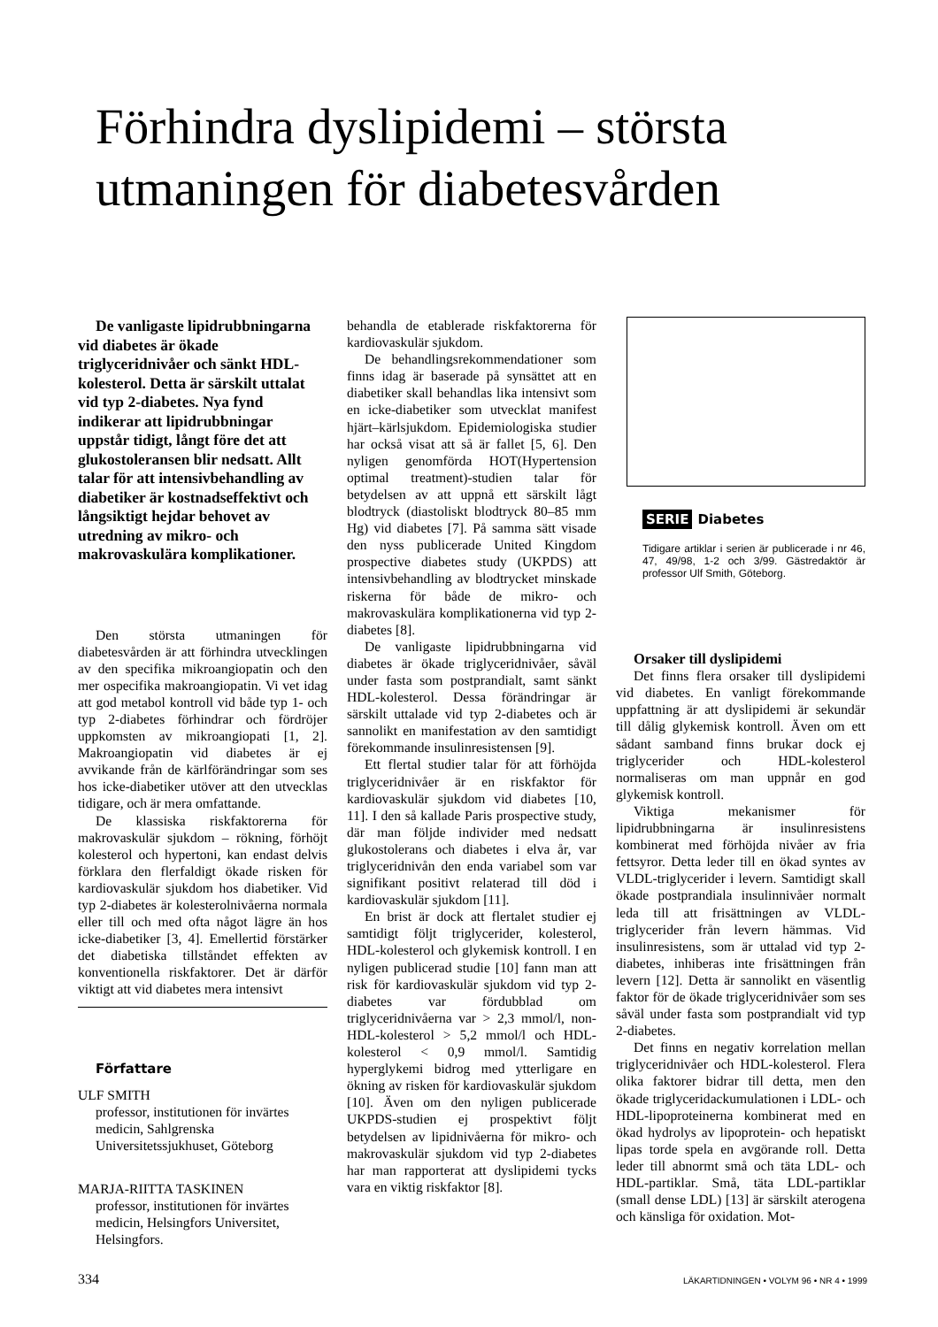Förhindra dyslipidemi – största utmaningen för diabetesvården
De vanligaste lipidrubbningarna vid diabetes är ökade triglyceridnivåer och sänkt HDL-kolesterol. Detta är särskilt uttalat vid typ 2-diabetes. Nya fynd indikerar att lipidrubbningar uppstår tidigt, långt före det att glukostoleransen blir nedsatt. Allt talar för att intensivbehandling av diabetiker är kostnadseffektivt och långsiktigt hejdar behovet av utredning av mikro- och makrovaskulära komplikationer.
Den största utmaningen för diabetesvården är att förhindra utvecklingen av den specifika mikroangiopatin och den mer ospecifika makroangiopatin. Vi vet idag att god metabol kontroll vid både typ 1- och typ 2-diabetes förhindrar och fördröjer uppkomsten av mikroangiopati [1, 2]. Makroangiopatin vid diabetes är ej avvikande från de kärlförändringar som ses hos icke-diabetiker utöver att den utvecklas tidigare, och är mera omfattande.
De klassiska riskfaktorerna för makrovaskulär sjukdom – rökning, förhöjt kolesterol och hypertoni, kan endast delvis förklara den flerfaldigt ökade risken för kardiovaskulär sjukdom hos diabetiker. Vid typ 2-diabetes är kolesterolnivåerna normala eller till och med ofta något lägre än hos icke-diabetiker [3, 4]. Emellertid förstärker det diabetiska tillståndet effekten av konventionella riskfaktorer. Det är därför viktigt att vid diabetes mera intensivt
Författare
ULF SMITH
professor, institutionen för invärtes medicin, Sahlgrenska Universitetssjukhuset, Göteborg
MARJA-RIITTA TASKINEN
professor, institutionen för invärtes medicin, Helsingfors Universitet, Helsingfors.
behandla de etablerade riskfaktorerna för kardiovaskulär sjukdom.
De behandlingsrekommendationer som finns idag är baserade på synsättet att en diabetiker skall behandlas lika intensivt som en icke-diabetiker som utvecklat manifest hjärt–kärlsjukdom. Epidemiologiska studier har också visat att så är fallet [5, 6]. Den nyligen genomförda HOT(Hypertension optimal treatment)-studien talar för betydelsen av att uppnå ett särskilt lågt blodtryck (diastoliskt blodtryck 80–85 mm Hg) vid diabetes [7]. På samma sätt visade den nyss publicerade United Kingdom prospective diabetes study (UKPDS) att intensivbehandling av blodtrycket minskade riskerna för både de mikro- och makrovaskulära komplikationerna vid typ 2-diabetes [8].
De vanligaste lipidrubbningarna vid diabetes är ökade triglyceridnivåer, såväl under fasta som postprandialt, samt sänkt HDL-kolesterol. Dessa förändringar är särskilt uttalade vid typ 2-diabetes och är sannolikt en manifestation av den samtidigt förekommande insulinresistensen [9].
Ett flertal studier talar för att förhöjda triglyceridnivåer är en riskfaktor för kardiovaskulär sjukdom vid diabetes [10, 11]. I den så kallade Paris prospective study, där man följde individer med nedsatt glukostolerans och diabetes i elva år, var triglyceridnivån den enda variabel som var signifikant positivt relaterad till död i kardiovaskulär sjukdom [11].
En brist är dock att flertalet studier ej samtidigt följt triglycerider, kolesterol, HDL-kolesterol och glykemisk kontroll. I en nyligen publicerad studie [10] fann man att risk för kardiovaskulär sjukdom vid typ 2-diabetes var fördubblad om triglyceridnivåerna var > 2,3 mmol/l, non-HDL-kolesterol > 5,2 mmol/l och HDL-kolesterol < 0,9 mmol/l. Samtidig hyperglykemi bidrog med ytterligare en ökning av risken för kardiovaskulär sjukdom [10]. Även om den nyligen publicerade UKPDS-studien ej prospektivt följt betydelsen av lipidnivåerna för mikro- och makrovaskulär sjukdom vid typ 2-diabetes har man rapporterat att dyslipidemi tycks vara en viktig riskfaktor [8].
SERIE Diabetes
Tidigare artiklar i serien är publicerade i nr 46, 47, 49/98, 1-2 och 3/99. Gästredaktör är professor Ulf Smith, Göteborg.
Orsaker till dyslipidemi
Det finns flera orsaker till dyslipidemi vid diabetes. En vanligt förekommande uppfattning är att dyslipidemi är sekundär till dålig glykemisk kontroll. Även om ett sådant samband finns brukar dock ej triglycerider och HDL-kolesterol normaliseras om man uppnår en god glykemisk kontroll.
Viktiga mekanismer för lipidrubbningarna är insulinresistens kombinerat med förhöjda nivåer av fria fettsyror. Detta leder till en ökad syntes av VLDL-triglycerider i levern. Samtidigt skall ökade postprandiala insulinnivåer normalt leda till att frisättningen av VLDL-triglycerider från levern hämmas. Vid insulinresistens, som är uttalad vid typ 2-diabetes, inhiberas inte frisättningen från levern [12]. Detta är sannolikt en väsentlig faktor för de ökade triglyceridnivåer som ses såväl under fasta som postprandialt vid typ 2-diabetes.
Det finns en negativ korrelation mellan triglyceridnivåer och HDL-kolesterol. Flera olika faktorer bidrar till detta, men den ökade triglyceridackumulationen i LDL- och HDL-lipoproteinerna kombinerat med en ökad hydrolys av lipoprotein- och hepatiskt lipas torde spela en avgörande roll. Detta leder till abnormt små och täta LDL- och HDL-partiklar. Små, täta LDL-partiklar (small dense LDL) [13] är särskilt aterogena och känsliga för oxidation. Mot-
334 LÄKARTIDNINGEN • VOLYM 96 • NR 4 • 1999